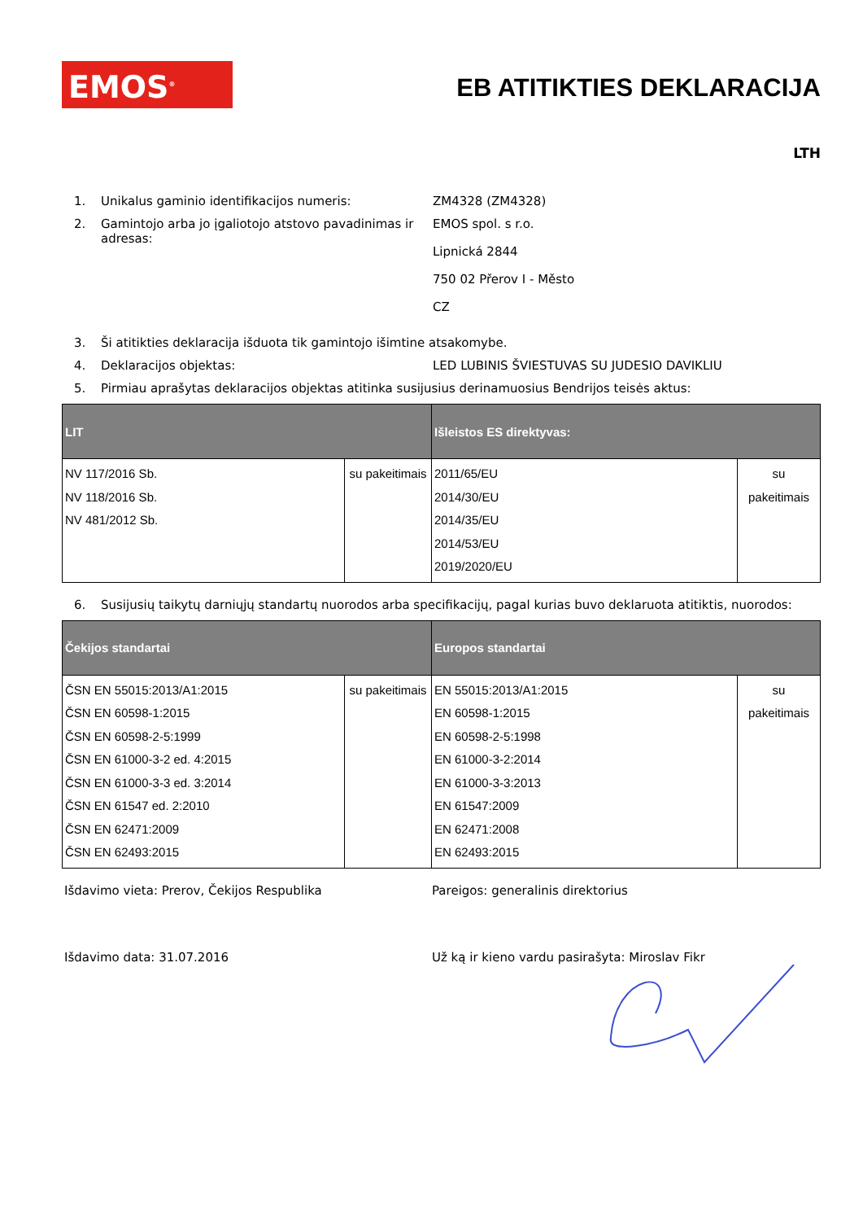EMOS<sup>®</sup>
EB ATITIKTIES DEKLARACIJA
LTH
1. Unikalus gaminio identifikacijos numeris: ZM4328 (ZM4328)
2. Gamintojo arba jo įgaliotojo atstovo pavadinimas ir adresas:
EMOS spol. s r.o.
Lipnická 2844
750 02 Přerov I - Město
CZ
3. Ši atitikties deklaracija išduota tik gamintojo išimtine atsakomybe.
4. Deklaracijos objektas: LED LUBINIS ŠVIESTUVAS SU JUDESIO DAVIKLIU
5. Pirmiau aprašytas deklaracijos objektas atitinka susijusius derinamuosius Bendrijos teisės aktus:
| LIT | | Išleistos ES direktyvas: | |
| --- | --- | --- | --- |
| NV 117/2016 Sb. NV 118/2016 Sb. NV 481/2012 Sb. | su pakeitimais | 2011/65/EU 2014/30/EU 2014/35/EU 2014/53/EU 2019/2020/EU | su pakeitimais |
6. Susijusių taikytų darniųjų standartų nuorodos arba specifikacijų, pagal kurias buvo deklaruota atitiktis, nuorodos:
| Čekijos standartai | | Europos standartai | |
| --- | --- | --- | --- |
| ČSN EN 55015:2013/A1:2015 ČSN EN 60598-1:2015 ČSN EN 60598-2-5:1999 ČSN EN 61000-3-2 ed. 4:2015 ČSN EN 61000-3-3 ed. 3:2014 ČSN EN 61547 ed. 2:2010 ČSN EN 62471:2009 ČSN EN 62493:2015 | su pakeitimais | EN 55015:2013/A1:2015 EN 60598-1:2015 EN 60598-2-5:1998 EN 61000-3-2:2014 EN 61000-3-3:2013 EN 61547:2009 EN 62471:2008 EN 62493:2015 | su pakeitimais |
Išdavimo vieta: Prerov, Čekijos Respublika Pareigos: generalinis direktorius
Išdavimo data: 31.07.2016 Už ką ir kieno vardu pasirašyta: Miroslav Fikr